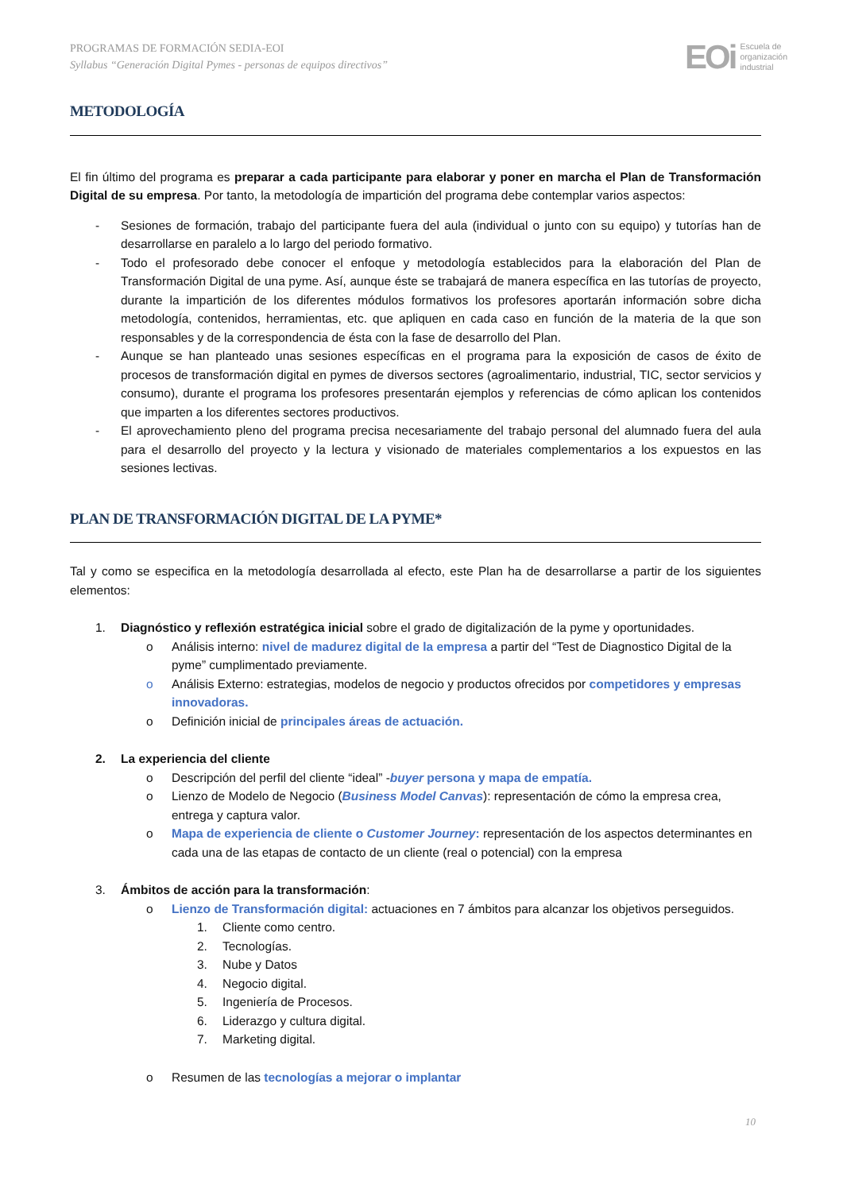PROGRAMAS DE FORMACIÓN SEDIA-EOI
Syllabus “Generación Digital Pymes - personas de equipos directivos”
EOi Escuela de
organización
industrial
METODOLOGÍA
El fin último del programa es preparar a cada participante para elaborar y poner en marcha el Plan de Transformación Digital de su empresa. Por tanto, la metodología de impartición del programa debe contemplar varios aspectos:
- Sesiones de formación, trabajo del participante fuera del aula (individual o junto con su equipo) y tutorías han de desarrollarse en paralelo a lo largo del periodo formativo.
- Todo el profesorado debe conocer el enfoque y metodología establecidos para la elaboración del Plan de Transformación Digital de una pyme. Así, aunque éste se trabajará de manera específica en las tutorías de proyecto, durante la impartición de los diferentes módulos formativos los profesores aportarán información sobre dicha metodología, contenidos, herramientas, etc. que apliquen en cada caso en función de la materia de la que son responsables y de la correspondencia de ésta con la fase de desarrollo del Plan.
- Aunque se han planteado unas sesiones específicas en el programa para la exposición de casos de éxito de procesos de transformación digital en pymes de diversos sectores (agroalimentario, industrial, TIC, sector servicios y consumo), durante el programa los profesores presentarán ejemplos y referencias de cómo aplican los contenidos que imparten a los diferentes sectores productivos.
- El aprovechamiento pleno del programa precisa necesariamente del trabajo personal del alumnado fuera del aula para el desarrollo del proyecto y la lectura y visionado de materiales complementarios a los expuestos en las sesiones lectivas.
PLAN DE TRANSFORMACIÓN DIGITAL DE LA PYME*
Tal y como se especifica en la metodología desarrollada al efecto, este Plan ha de desarrollarse a partir de los siguientes elementos:
1. Diagnóstico y reflexión estratégica inicial sobre el grado de digitalización de la pyme y oportunidades.
o Análisis interno: nivel de madurez digital de la empresa a partir del “Test de Diagnostico Digital de la pyme” cumplimentado previamente.
o Análisis Externo: estrategias, modelos de negocio y productos ofrecidos por competidores y empresas innovadoras.
o Definición inicial de principales áreas de actuación.
2. La experiencia del cliente
o Descripción del perfil del cliente “ideal” -buyer persona y mapa de empatía.
o Lienzo de Modelo de Negocio (Business Model Canvas): representación de cómo la empresa crea, entrega y captura valor.
o Mapa de experiencia de cliente o Customer Journey: representación de los aspectos determinantes en cada una de las etapas de contacto de un cliente (real o potencial) con la empresa
3. Ámbitos de acción para la transformación:
o Lienzo de Transformación digital: actuaciones en 7 ámbitos para alcanzar los objetivos perseguidos.
1. Cliente como centro.
2. Tecnologías.
3. Nube y Datos
4. Negocio digital.
5. Ingeniería de Procesos.
6. Liderazgo y cultura digital.
7. Marketing digital.
o Resumen de las tecnologías a mejorar o implantar
10